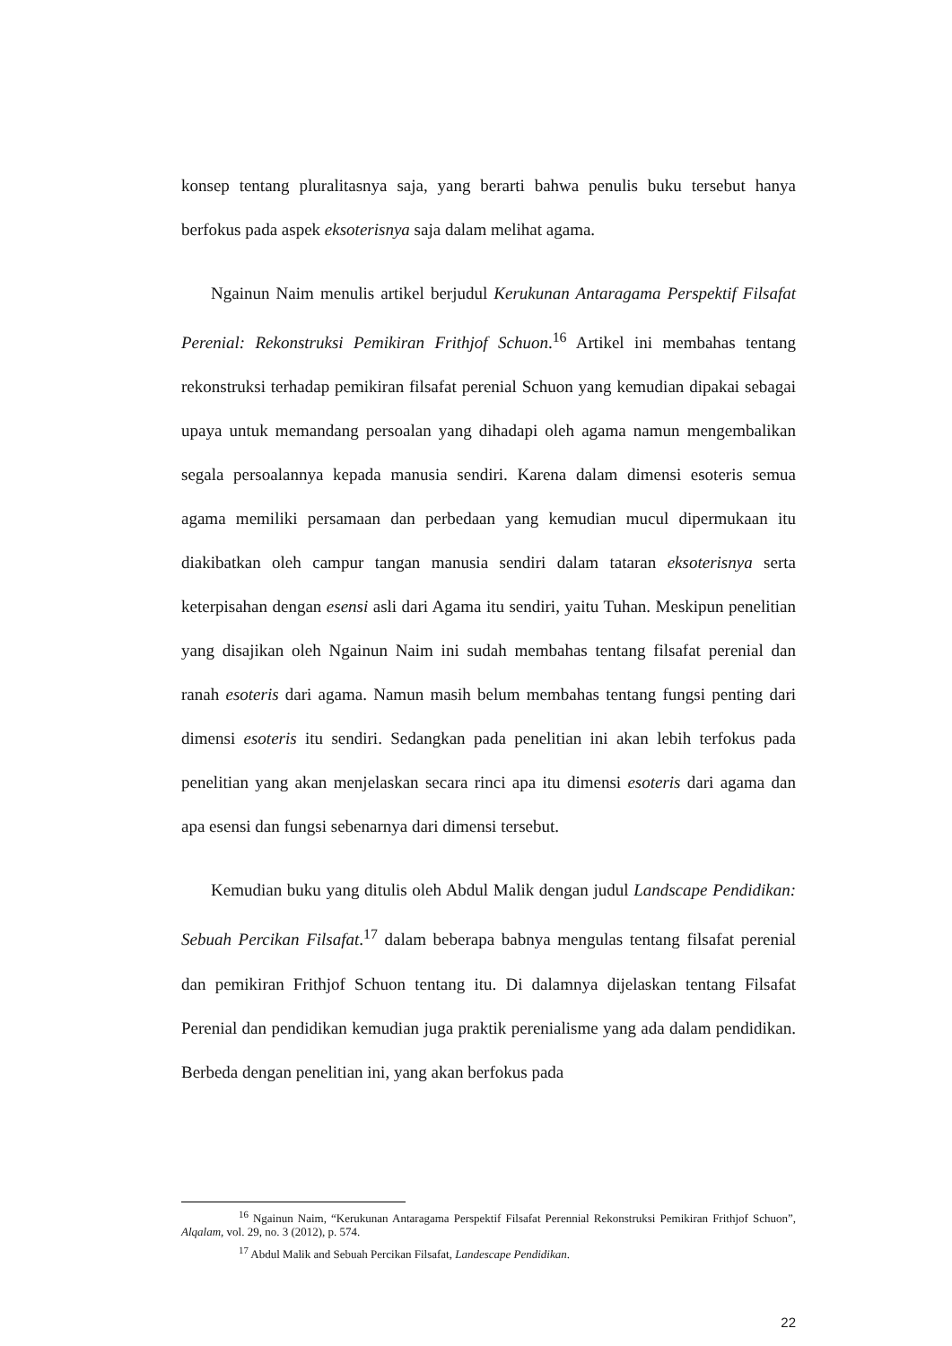konsep tentang pluralitasnya saja, yang berarti bahwa penulis buku tersebut hanya berfokus pada aspek eksoterisnya saja dalam melihat agama.
Ngainun Naim menulis artikel berjudul Kerukunan Antaragama Perspektif Filsafat Perenial: Rekonstruksi Pemikiran Frithjof Schuon.<sup>16</sup> Artikel ini membahas tentang rekonstruksi terhadap pemikiran filsafat perenial Schuon yang kemudian dipakai sebagai upaya untuk memandang persoalan yang dihadapi oleh agama namun mengembalikan segala persoalannya kepada manusia sendiri. Karena dalam dimensi esoteris semua agama memiliki persamaan dan perbedaan yang kemudian mucul dipermukaan itu diakibatkan oleh campur tangan manusia sendiri dalam tataran eksoterisnya serta keterpisahan dengan esensi asli dari Agama itu sendiri, yaitu Tuhan. Meskipun penelitian yang disajikan oleh Ngainun Naim ini sudah membahas tentang filsafat perenial dan ranah esoteris dari agama. Namun masih belum membahas tentang fungsi penting dari dimensi esoteris itu sendiri. Sedangkan pada penelitian ini akan lebih terfokus pada penelitian yang akan menjelaskan secara rinci apa itu dimensi esoteris dari agama dan apa esensi dan fungsi sebenarnya dari dimensi tersebut.
Kemudian buku yang ditulis oleh Abdul Malik dengan judul Landscape Pendidikan: Sebuah Percikan Filsafat.<sup>17</sup> dalam beberapa babnya mengulas tentang filsafat perenial dan pemikiran Frithjof Schuon tentang itu. Di dalamnya dijelaskan tentang Filsafat Perenial dan pendidikan kemudian juga praktik perenialisme yang ada dalam pendidikan. Berbeda dengan penelitian ini, yang akan berfokus pada
<sup>16</sup> Ngainun Naim, “Kerukunan Antaragama Perspektif Filsafat Perennial Rekonstruksi Pemikiran Frithjof Schuon”, Alqalam, vol. 29, no. 3 (2012), p. 574.
<sup>17</sup> Abdul Malik and Sebuah Percikan Filsafat, Landescape Pendidikan.
22